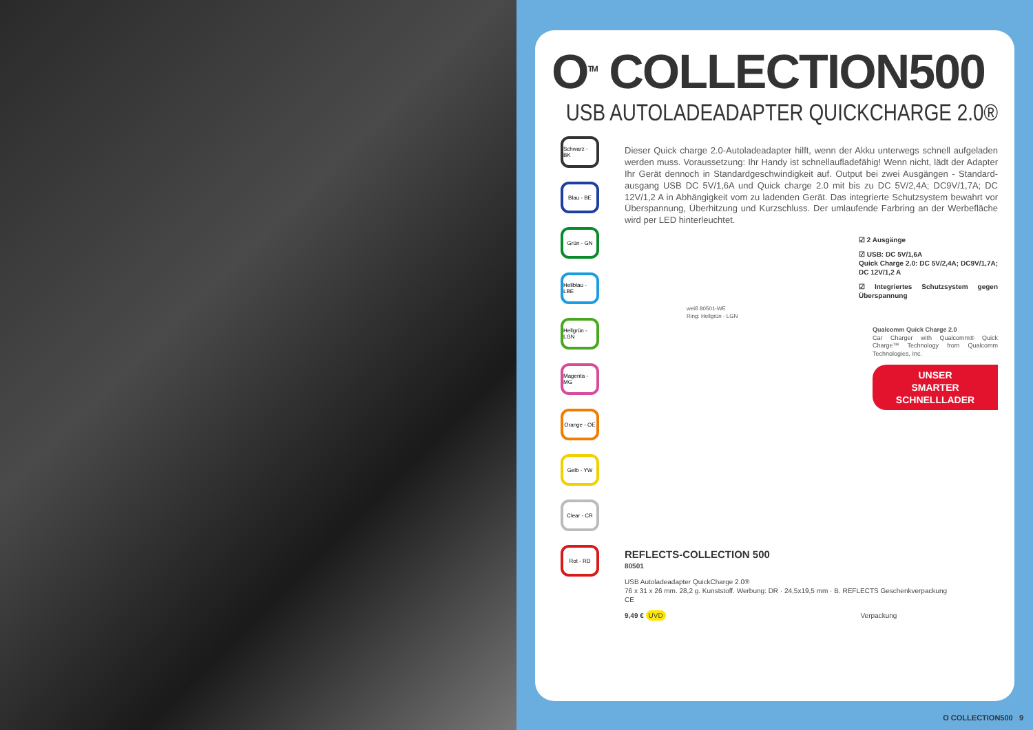O<sup>TM</sup> COLLECTION500
USB AUTOLADEADAPTER QUICKCHARGE 2.0®
Schwarz - BK
Blau - BE
Grün - GN
Hellblau - LBE
Hellgrün - LGN
Magenta - MG
Orange - OE
Gelb - YW
Clear - CR
Rot - RD
Dieser Quick charge 2.0-Autoladeadapter hilft, wenn der Akku unterwegs schnell aufgeladen werden muss. Voraussetzung: Ihr Handy ist schnellaufladefähig! Wenn nicht, lädt der Adapter Ihr Gerät dennoch in Standardgeschwindigkeit auf. Output bei zwei Ausgängen - Standard­ausgang USB DC 5V/1,6A und Quick charge 2.0 mit bis zu DC 5V/2,4A; DC9V/1,7A; DC 12V/1,2 A in Abhängigkeit vom zu ladenden Gerät. Das integrierte Schutzsystem bewahrt vor Über­spannung, Überhitzung und Kurzschluss. Der umlaufende Farbring an der Werbefläche wird per LED hinterleuchtet.
☑ 2 Ausgänge
☑ USB: DC 5V/1,6A
Quick Charge 2.0: DC 5V/2,4A; DC9V/1,7A; DC 12V/1,2 A
☑ Integriertes Schutzsystem gegen Überspannung
weiß 80501-WE
Ring: Hellgrün - LGN
Qualcomm Quick Charge 2.0
Car Charger with Qualcomm® Quick Charge™ Technology from Qualcomm Technologies, Inc.
UNSER
SMARTER
SCHNELLLADER
REFLECTS-COLLECTION 500
80501
USB Autoladeadapter QuickCharge 2.0®
76 x 31 x 26 mm. 28,2 g. Kunststoff. Werbung: DR · 24,5x19,5 mm · B. REFLECTS Geschenkverpackung
CE
9,49 € UVD Verpackung
O COLLECTION500 9